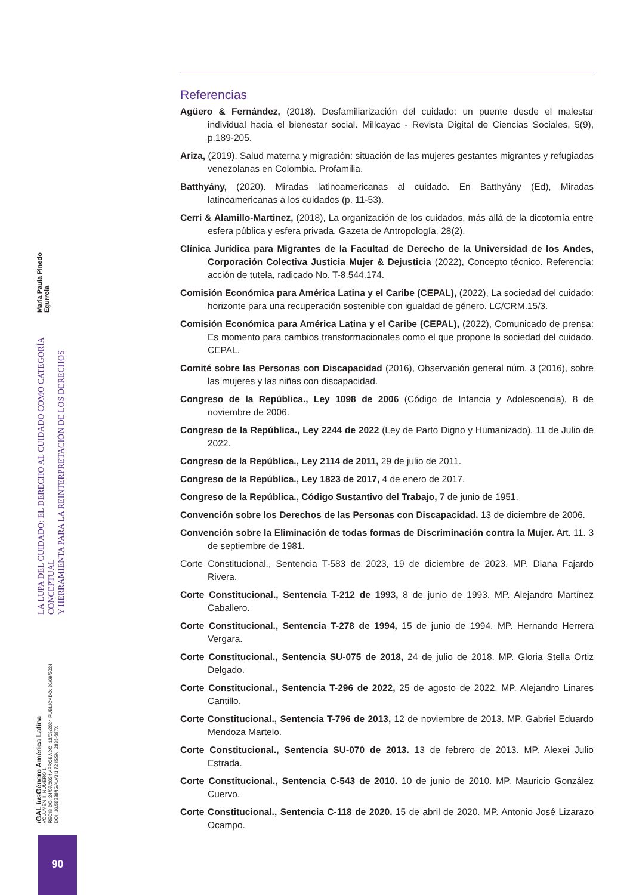LA LUPA DEL CUIDADO: EL DERECHO AL CUIDADO COMO CATEGORÍA CONCEPTUAL
Y HERRAMIENTA PARA LA REINTERPRETACIÓN DE LOS DERECHOS
Maria Paula Pinedo Egurrola
i GAL Ius Género América Latina
VOLUMEN III NUMERO 1
RECIBIDO: 24/07/2024 APROBADO: 13/09/2024 PUBLICADO: 30/09/2024
DOI: 10.58238/IGALV3I1.72 ISSN: 2835-687X
90
Referencias
Agüero & Fernández, (2018). Desfamiliarización del cuidado: un puente desde el malestar individual hacia el bienestar social. Millcayac - Revista Digital de Ciencias Sociales, 5(9), p.189-205.
Ariza, (2019). Salud materna y migración: situación de las mujeres gestantes migrantes y refugiadas venezolanas en Colombia. Profamilia.
Batthyány, (2020). Miradas latinoamericanas al cuidado. En Batthyány (Ed), Miradas latinoamericanas a los cuidados (p. 11-53).
Cerri & Alamillo-Martinez, (2018), La organización de los cuidados, más allá de la dicotomía entre esfera pública y esfera privada. Gazeta de Antropología, 28(2).
Clínica Jurídica para Migrantes de la Facultad de Derecho de la Universidad de los Andes, Corporación Colectiva Justicia Mujer & Dejusticia (2022), Concepto técnico. Referencia: acción de tutela, radicado No. T-8.544.174.
Comisión Económica para América Latina y el Caribe (CEPAL), (2022), La sociedad del cuidado: horizonte para una recuperación sostenible con igualdad de género. LC/CRM.15/3.
Comisión Económica para América Latina y el Caribe (CEPAL), (2022), Comunicado de prensa: Es momento para cambios transformacionales como el que propone la sociedad del cuidado. CEPAL.
Comité sobre las Personas con Discapacidad (2016), Observación general núm. 3 (2016), sobre las mujeres y las niñas con discapacidad.
Congreso de la República., Ley 1098 de 2006 (Código de Infancia y Adolescencia), 8 de noviembre de 2006.
Congreso de la República., Ley 2244 de 2022 (Ley de Parto Digno y Humanizado), 11 de Julio de 2022.
Congreso de la República., Ley 2114 de 2011, 29 de julio de 2011.
Congreso de la República., Ley 1823 de 2017, 4 de enero de 2017.
Congreso de la República., Código Sustantivo del Trabajo, 7 de junio de 1951.
Convención sobre los Derechos de las Personas con Discapacidad. 13 de diciembre de 2006.
Convención sobre la Eliminación de todas formas de Discriminación contra la Mujer. Art. 11. 3 de septiembre de 1981.
Corte Constitucional., Sentencia T-583 de 2023, 19 de diciembre de 2023. MP. Diana Fajardo Rivera.
Corte Constitucional., Sentencia T-212 de 1993, 8 de junio de 1993. MP. Alejandro Martínez Caballero.
Corte Constitucional., Sentencia T-278 de 1994, 15 de junio de 1994. MP. Hernando Herrera Vergara.
Corte Constitucional., Sentencia SU-075 de 2018, 24 de julio de 2018. MP. Gloria Stella Ortiz Delgado.
Corte Constitucional., Sentencia T-296 de 2022, 25 de agosto de 2022. MP. Alejandro Linares Cantillo.
Corte Constitucional., Sentencia T-796 de 2013, 12 de noviembre de 2013. MP. Gabriel Eduardo Mendoza Martelo.
Corte Constitucional., Sentencia SU-070 de 2013. 13 de febrero de 2013. MP. Alexei Julio Estrada.
Corte Constitucional., Sentencia C-543 de 2010. 10 de junio de 2010. MP. Mauricio González Cuervo.
Corte Constitucional., Sentencia C-118 de 2020. 15 de abril de 2020. MP. Antonio José Lizarazo Ocampo.